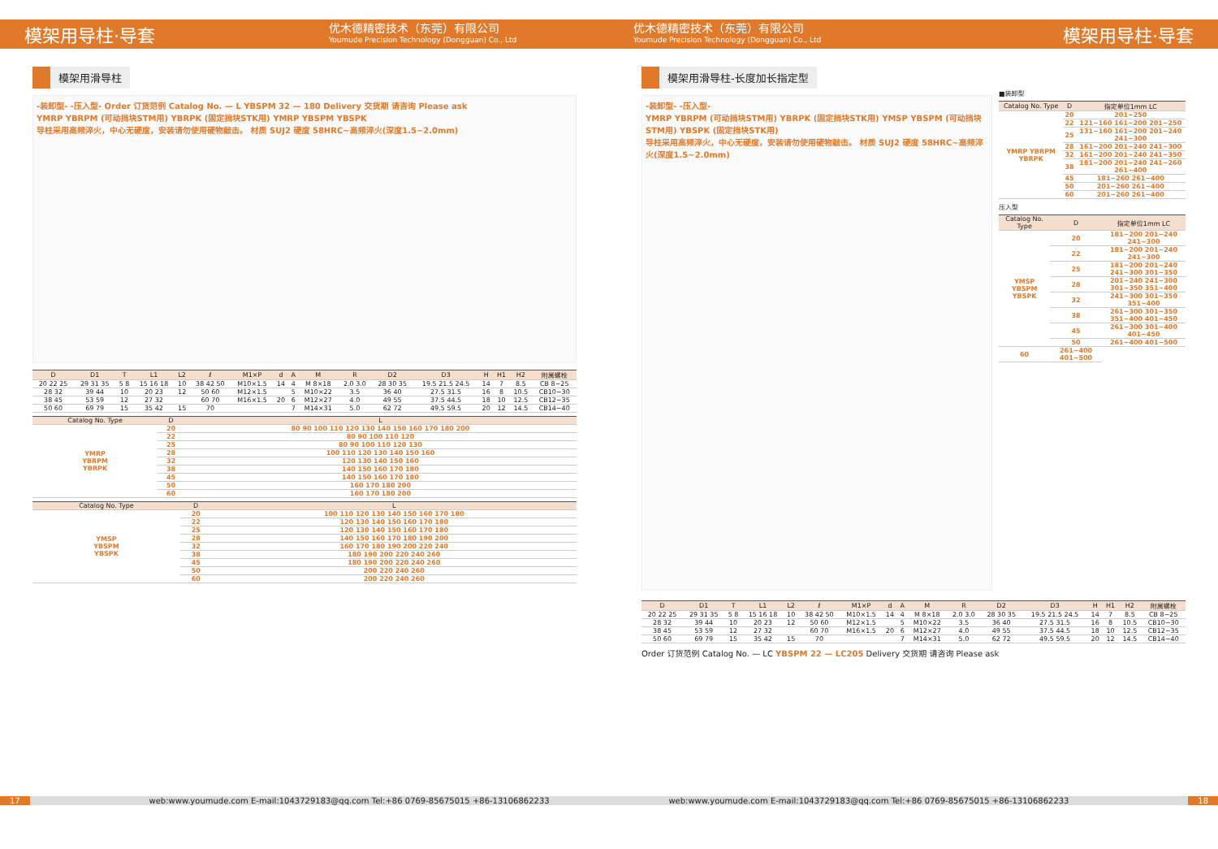模架用导柱·导套
优木德精密技术（东莞）有限公司
Youmude Precision Technology (Dongguan) Co., Ltd
优木德精密技术（东莞）有限公司
Youmude Precision Technology (Dongguan) Co., Ltd
模架用导柱·导套
模架用滑导柱
-装卸型- -压入型- Order 订货范例 Catalog No. — L YBSPM 32 — 180 Delivery 交货期 请咨询 Please ask
YMRP YBRPM (可动挡块STM用) YBRPK (固定挡块STK用) YMRP YBSPM YBSPK
导柱采用高频淬火，中心无硬度，安装请勿使用硬物敲击。 材质 SUJ2 硬度 58HRC~高频淬火(深度1.5~2.0mm)
| D | D1 | T | L1 | L2 | ℓ | M1×P | d | A | M | R | D2 | D3 | H | H1 | H2 | 附属螺栓 |
| --- | --- | --- | --- | --- | --- | --- | --- | --- | --- | --- | --- | --- | --- | --- | --- | --- |
| 20 22 25 | 29 31 35 | 5 8 | 15 16 18 | 10 | 38 42 50 | M10×1.5 | 14 | 4 | M 8×18 | 2.0 3.0 | 28 30 35 | 19.5 21.5 24.5 | 14 | 7 | 8.5 | CB 8−25 |
| 28 32 | 39 44 | 10 | 20 23 | 12 | 50 60 | M12×1.5 | | 5 | M10×22 | 3.5 | 36 40 | 27.5 31.5 | 16 | 8 | 10.5 | CB10−30 |
| 38 45 | 53 59 | 12 | 27 32 | | 60 70 | M16×1.5 | 20 | 6 | M12×27 | 4.0 | 49 55 | 37.5 44.5 | 18 | 10 | 12.5 | CB12−35 |
| 50 60 | 69 79 | 15 | 35 42 | 15 | 70 | | | 7 | M14×31 | 5.0 | 62 72 | 49.5 59.5 | 20 | 12 | 14.5 | CB14−40 |
| Catalog No. Type | D | L |
| --- | --- | --- |
| YMRP YBRPM YBRPK | 20 | 80 90 100 110 120 130 140 150 160 170 180 200 |
| | 22 | 80 90 100 110 120 |
| | 25 | 80 90 100 110 120 130 |
| | 28 | 100 110 120 130 140 150 160 |
| | 32 | 120 130 140 150 160 |
| | 38 | 140 150 160 170 180 |
| | 45 | 140 150 160 170 180 |
| | 50 | 160 170 180 200 |
| | 60 | 160 170 180 200 |
| Catalog No. Type | D | L |
| --- | --- | --- |
| YMSP YBSPM YBSPK | 20 | 100 110 120 130 140 150 160 170 180 |
| | 22 | 120 130 140 150 160 170 180 |
| | 25 | 120 130 140 150 160 170 180 |
| | 28 | 140 150 160 170 180 190 200 |
| | 32 | 160 170 180 190 200 220 240 |
| | 38 | 180 190 200 220 240 260 |
| | 45 | 180 190 200 220 240 260 |
| | 50 | 200 220 240 260 |
| | 60 | 200 220 240 260 |
模架用滑导柱-长度加长指定型
-装卸型- -压入型-
YMRP YBRPM (可动挡块STM用) YBRPK (固定挡块STK用) YMSP YBSPM (可动挡块STM用) YBSPK (固定挡块STK用)
导柱采用高频淬火，中心无硬度，安装请勿使用硬物敲击。 材质 SUJ2 硬度 58HRC~高频淬火(深度1.5~2.0mm)
■装卸型
| Catalog No. Type | D | 指定单位1mm LC |
| --- | --- | --- |
| YMRP YBRPM YBRPK | 20 | 201~250 |
| | 22 | 121~160 161~200 201~250 |
| | 25 | 131~160 161~200 201~240 241~300 |
| | 28 | 161~200 201~240 241~300 |
| | 32 | 161~200 201~240 241~350 |
| | 38 | 181~200 201~240 241~260 261~400 |
| | 45 | 181~260 261~400 |
| | 50 | 201~260 261~400 |
| | 60 | 201~260 261~400 |
压入型
| Catalog No. Type | D | 指定单位1mm LC |
| --- | --- | --- |
| YMSP YBSPM YBSPK | 20 | 181~200 201~240 241~300 |
| | 22 | 181~200 201~240 241~300 |
| | 25 | 181~200 201~240 241~300 301~350 |
| | 28 | 201~240 241~300 301~350 351~400 |
| | 32 | 241~300 301~350 351~400 |
| | 38 | 261~300 301~350 351~400 401~450 |
| | 45 | 261~300 301~400 401~450 |
| | 50 | 261~400 401~500 |
| 60 | 261~400 401~500 | |
| D | D1 | T | L1 | L2 | ℓ | M1×P | d | A | M | R | D2 | D3 | H | H1 | H2 | 附属螺栓 |
| --- | --- | --- | --- | --- | --- | --- | --- | --- | --- | --- | --- | --- | --- | --- | --- | --- |
| 20 22 25 | 29 31 35 | 5 8 | 15 16 18 | 10 | 38 42 50 | M10×1.5 | 14 | 4 | M 8×18 | 2.0 3.0 | 28 30 35 | 19.5 21.5 24.5 | 14 | 7 | 8.5 | CB 8−25 |
| 28 32 | 39 44 | 10 | 20 23 | 12 | 50 60 | M12×1.5 | | 5 | M10×22 | 3.5 | 36 40 | 27.5 31.5 | 16 | 8 | 10.5 | CB10−30 |
| 38 45 | 53 59 | 12 | 27 32 | | 60 70 | M16×1.5 | 20 | 6 | M12×27 | 4.0 | 49 55 | 37.5 44.5 | 18 | 10 | 12.5 | CB12−35 |
| 50 60 | 69 79 | 15 | 35 42 | 15 | 70 | | | 7 | M14×31 | 5.0 | 62 72 | 49.5 59.5 | 20 | 12 | 14.5 | CB14−40 |
Order 订货范例 Catalog No. — LC YBSPM 22 — LC205 Delivery 交货期 请咨询 Please ask
17 web:www.youmude.com E-mail:1043729183@qq.com Tel:+86 0769-85675015 +86-13106862233 web:www.youmude.com E-mail:1043729183@qq.com Tel:+86 0769-85675015 +86-13106862233 18